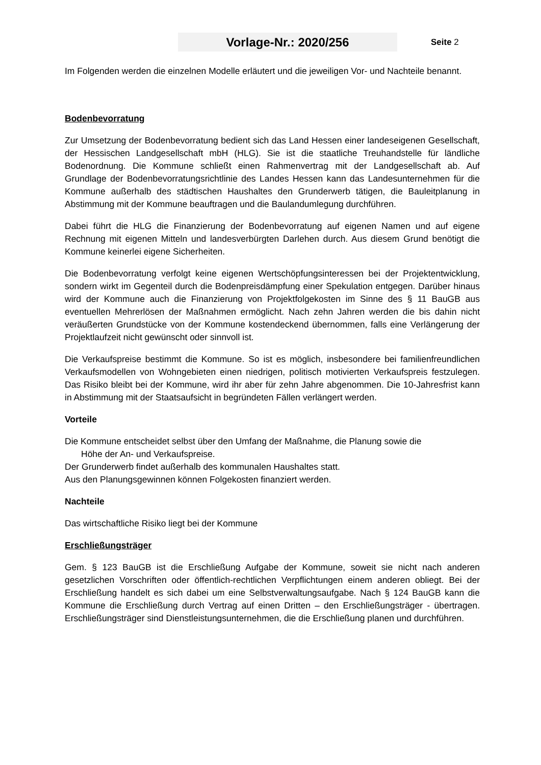Vorlage-Nr.: 2020/256
Seite 2
Im Folgenden werden die einzelnen Modelle erläutert und die jeweiligen Vor- und Nachteile benannt.
Bodenbevorratung
Zur Umsetzung der Bodenbevorratung bedient sich das Land Hessen einer landeseigenen Gesellschaft, der Hessischen Landgesellschaft mbH (HLG). Sie ist die staatliche Treuhandstelle für ländliche Bodenordnung. Die Kommune schließt einen Rahmenvertrag mit der Landgesellschaft ab. Auf Grundlage der Bodenbevorratungsrichtlinie des Landes Hessen kann das Landesunternehmen für die Kommune außerhalb des städtischen Haushaltes den Grunderwerb tätigen, die Bauleitplanung in Abstimmung mit der Kommune beauftragen und die Baulandumlegung durchführen.
Dabei führt die HLG die Finanzierung der Bodenbevorratung auf eigenen Namen und auf eigene Rechnung mit eigenen Mitteln und landesverbürgten Darlehen durch. Aus diesem Grund benötigt die Kommune keinerlei eigene Sicherheiten.
Die Bodenbevorratung verfolgt keine eigenen Wertschöpfungsinteressen bei der Projektentwicklung, sondern wirkt im Gegenteil durch die Bodenpreisdämpfung einer Spekulation entgegen. Darüber hinaus wird der Kommune auch die Finanzierung von Projektfolgekosten im Sinne des § 11 BauGB aus eventuellen Mehrerlösen der Maßnahmen ermöglicht. Nach zehn Jahren werden die bis dahin nicht veräußerten Grundstücke von der Kommune kostendeckend übernommen, falls eine Verlängerung der Projektlaufzeit nicht gewünscht oder sinnvoll ist.
Die Verkaufspreise bestimmt die Kommune. So ist es möglich, insbesondere bei familienfreundlichen Verkaufsmodellen von Wohngebieten einen niedrigen, politisch motivierten Verkaufspreis festzulegen. Das Risiko bleibt bei der Kommune, wird ihr aber für zehn Jahre abgenommen. Die 10-Jahresfrist kann in Abstimmung mit der Staatsaufsicht in begründeten Fällen verlängert werden.
Vorteile
Die Kommune entscheidet selbst über den Umfang der Maßnahme, die Planung sowie die
Höhe der An- und Verkaufspreise.
Der Grunderwerb findet außerhalb des kommunalen Haushaltes statt.
Aus den Planungsgewinnen können Folgekosten finanziert werden.
Nachteile
Das wirtschaftliche Risiko liegt bei der Kommune
Erschließungsträger
Gem. § 123 BauGB ist die Erschließung Aufgabe der Kommune, soweit sie nicht nach anderen gesetzlichen Vorschriften oder öffentlich-rechtlichen Verpflichtungen einem anderen obliegt. Bei der Erschließung handelt es sich dabei um eine Selbstverwaltungsaufgabe. Nach § 124 BauGB kann die Kommune die Erschließung durch Vertrag auf einen Dritten – den Erschließungsträger - übertragen. Erschließungsträger sind Dienstleistungsunternehmen, die die Erschließung planen und durchführen.